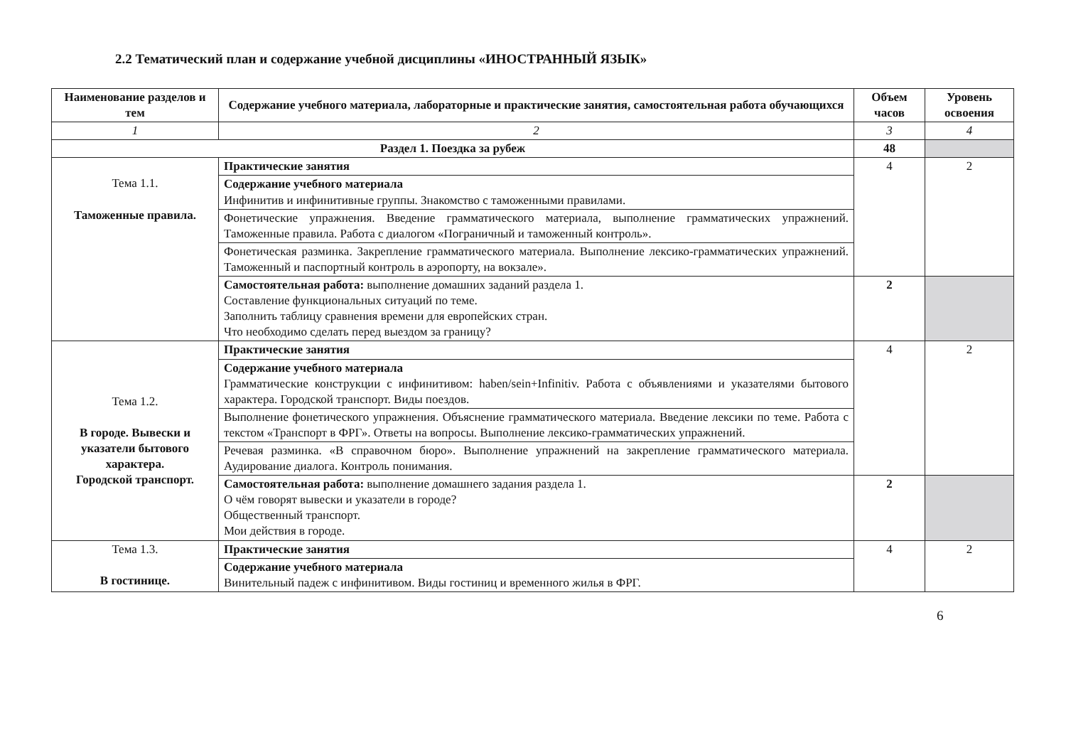2.2 Тематический план и содержание учебной дисциплины «ИНОСТРАННЫЙ ЯЗЫК»
| Наименование разделов и тем | Содержание учебного материала, лабораторные и практические занятия, самостоятельная работа обучающихся | Объем часов | Уровень освоения |
| --- | --- | --- | --- |
| 1 | 2 | 3 | 4 |
| Раздел 1. Поездка за рубеж | | 48 | |
| Тема 1.1. Таможенные правила. | Практические занятия | 4 | 2 |
| | Содержание учебного материала Инфинитив и инфинитивные группы. Знакомство с таможенными правилами. | | |
| | Фонетические упражнения. Введение грамматического материала, выполнение грамматических упражнений. Таможенные правила. Работа с диалогом «Пограничный и таможенный контроль». | | |
| | Фонетическая разминка. Закрепление грамматического материала. Выполнение лексико-грамматических упражнений. Таможенный и паспортный контроль в аэропорту, на вокзале». | | |
| | Самостоятельная работа: выполнение домашних заданий раздела 1. Составление функциональных ситуаций по теме. Заполнить таблицу сравнения времени для европейских стран. Что необходимо сделать перед выездом за границу? | 2 | |
| Тема 1.2. В городе. Вывески и указатели бытового характера. Городской транспорт. | Практические занятия | 4 | 2 |
| | Содержание учебного материала Грамматические конструкции с инфинитивом: haben/sein+Infinitiv. Работа с объявлениями и указателями бытового характера. Городской транспорт. Виды поездов. | | |
| | Выполнение фонетического упражнения. Объяснение грамматического материала. Введение лексики по теме. Работа с текстом «Транспорт в ФРГ». Ответы на вопросы. Выполнение лексико-грамматических упражнений. | | |
| | Речевая разминка. «В справочном бюро». Выполнение упражнений на закрепление грамматического материала. Аудирование диалога. Контроль понимания. | | |
| | Самостоятельная работа: выполнение домашнего задания раздела 1. О чём говорят вывески и указатели в городе? Общественный транспорт. Мои действия в городе. | 2 | |
| Тема 1.3. В гостинице. | Практические занятия | 4 | 2 |
| | Содержание учебного материала Винительный падеж с инфинитивом. Виды гостиниц и временного жилья в ФРГ. | | |
6